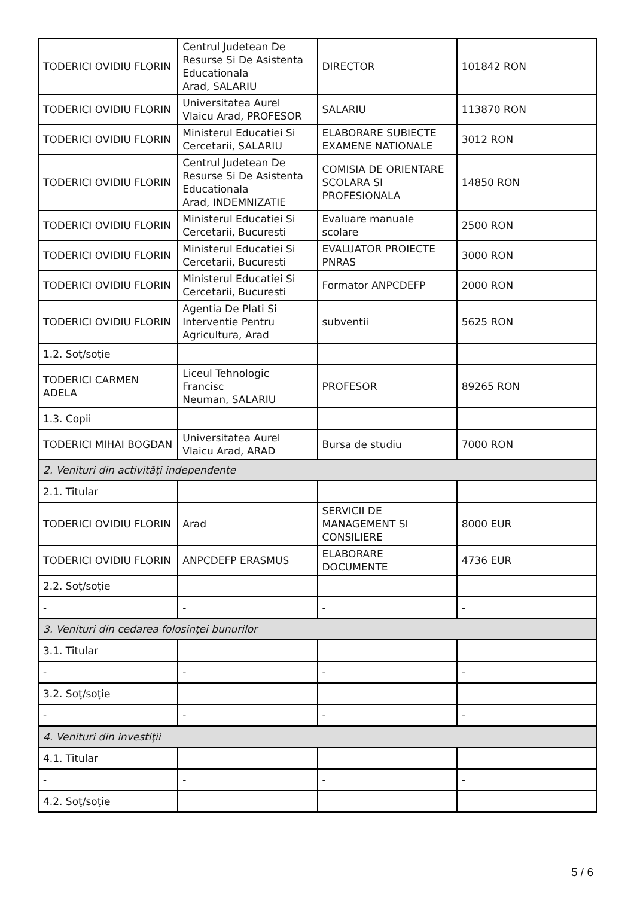| TODERICI OVIDIU FLORIN | Centrul Judetean De Resurse Si De Asistenta Educationala Arad, SALARIU | DIRECTOR | 101842 RON |
| TODERICI OVIDIU FLORIN | Universitatea Aurel Vlaicu Arad, PROFESOR | SALARIU | 113870 RON |
| TODERICI OVIDIU FLORIN | Ministerul Educatiei Si Cercetarii, SALARIU | ELABORARE SUBIECTE EXAMENE NATIONALE | 3012 RON |
| TODERICI OVIDIU FLORIN | Centrul Judetean De Resurse Si De Asistenta Educationala Arad, INDEMNIZATIE | COMISIA DE ORIENTARE SCOLARA SI PROFESIONALA | 14850 RON |
| TODERICI OVIDIU FLORIN | Ministerul Educatiei Si Cercetarii, Bucuresti | Evaluare manuale scolare | 2500 RON |
| TODERICI OVIDIU FLORIN | Ministerul Educatiei Si Cercetarii, Bucuresti | EVALUATOR PROIECTE PNRAS | 3000 RON |
| TODERICI OVIDIU FLORIN | Ministerul Educatiei Si Cercetarii, Bucuresti | Formator ANPCDEFP | 2000 RON |
| TODERICI OVIDIU FLORIN | Agentia De Plati Si Interventie Pentru Agricultura, Arad | subventii | 5625 RON |
| 1.2. Soţ/soţie | | | |
| TODERICI CARMEN ADELA | Liceul Tehnologic Francisc Neuman, SALARIU | PROFESOR | 89265 RON |
| 1.3. Copii | | | |
| TODERICI MIHAI BOGDAN | Universitatea Aurel Vlaicu Arad, ARAD | Bursa de studiu | 7000 RON |
| 2. Venituri din activităţi independente | | | |
| 2.1. Titular | | | |
| TODERICI OVIDIU FLORIN | Arad | SERVICII DE MANAGEMENT SI CONSILIERE | 8000 EUR |
| TODERICI OVIDIU FLORIN | ANPCDEFP ERASMUS | ELABORARE DOCUMENTE | 4736 EUR |
| 2.2. Soţ/soţie | | | |
| - | - | - | - |
| 3. Venituri din cedarea folosinţei bunurilor | | | |
| 3.1. Titular | | | |
| - | - | - | - |
| 3.2. Soţ/soţie | | | |
| - | - | - | - |
| 4. Venituri din investiţii | | | |
| 4.1. Titular | | | |
| - | - | - | - |
| 4.2. Soţ/soţie | | | |
5 / 6